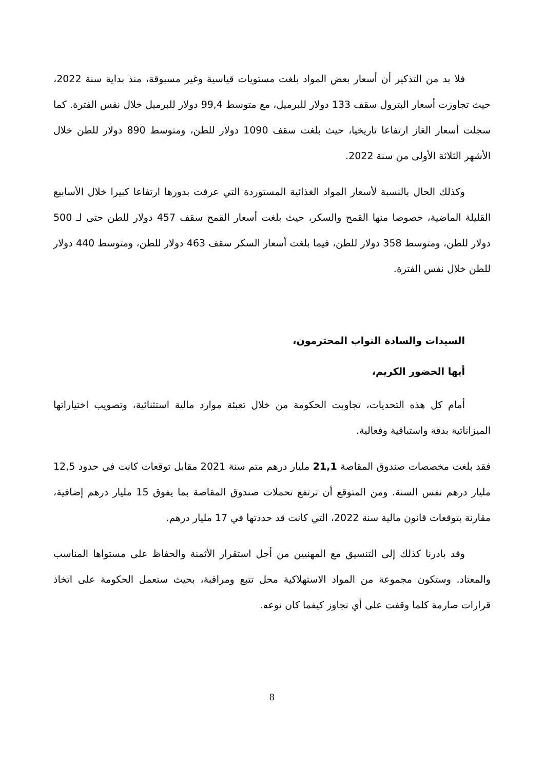فلا بد من التذكير أن أسعار بعض المواد بلغت مستويات قياسية وغير مسبوقة، منذ بداية سنة 2022، حيث تجاوزت أسعار البترول سقف 133 دولار للبرميل، مع متوسط 99,4 دولار للبرميل خلال نفس الفترة. كما سجلت أسعار الغاز ارتفاعا تاريخيا، حيث بلغت سقف 1090 دولار للطن، ومتوسط 890 دولار للطن خلال الأشهر الثلاثة الأولى من سنة 2022.
وكذلك الحال بالنسبة لأسعار المواد الغذائية المستوردة التي عرفت بدورها ارتفاعا كبيرا خلال الأسابيع القليلة الماضية، خصوصا منها القمح والسكر، حيث بلغت أسعار القمح سقف 457 دولار للطن حتى لـ 500 دولار للطن، ومتوسط 358 دولار للطن، فيما بلغت أسعار السكر سقف 463 دولار للطن، ومتوسط 440 دولار للطن خلال نفس الفترة.
السيدات والسادة النواب المحترمون،
أيها الحضور الكريم،
أمام كل هذه التحديات، تجاوبت الحكومة من خلال تعبئة موارد مالية استثنائية، وتصويب اختياراتها الميزاناتية بدقة واستباقية وفعالية.
فقد بلغت مخصصات صندوق المقاصة 21,1 مليار درهم متم سنة 2021 مقابل توقعات كانت في حدود 12,5 مليار درهم نفس السنة. ومن المتوقع أن ترتفع تحملات صندوق المقاصة بما يفوق 15 مليار درهم إضافية، مقارنة بتوقعات قانون مالية سنة 2022، التي كانت قد حددتها في 17 مليار درهم.
وقد بادرنا كذلك إلى التنسيق مع المهنيين من أجل استقرار الأثمنة والحفاظ على مستواها المناسب والمعتاد. وستكون مجموعة من المواد الاستهلاكية محل تتبع ومراقبة، بحيث ستعمل الحكومة على اتخاذ قرارات صارمة كلما وقفت على أي تجاوز كيفما كان نوعه.
8